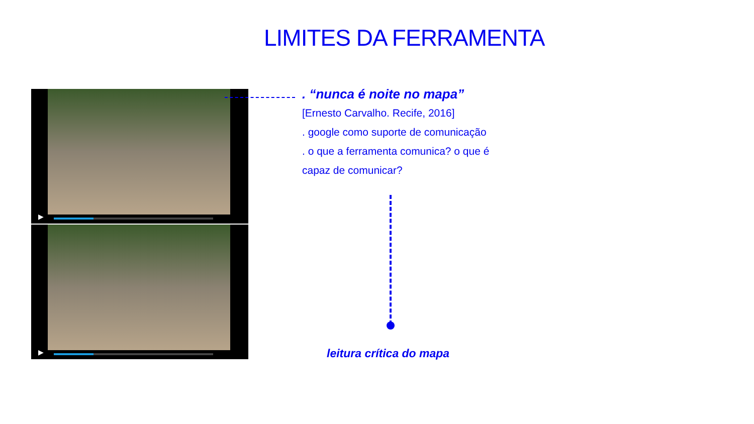LIMITES DA FERRAMENTA
▶
▶
. “nunca é noite no mapa”
[Ernesto Carvalho. Recife, 2016]
. google como suporte de comunicação
. o que a ferramenta comunica? o que é capaz de comunicar?
leitura crítica do mapa